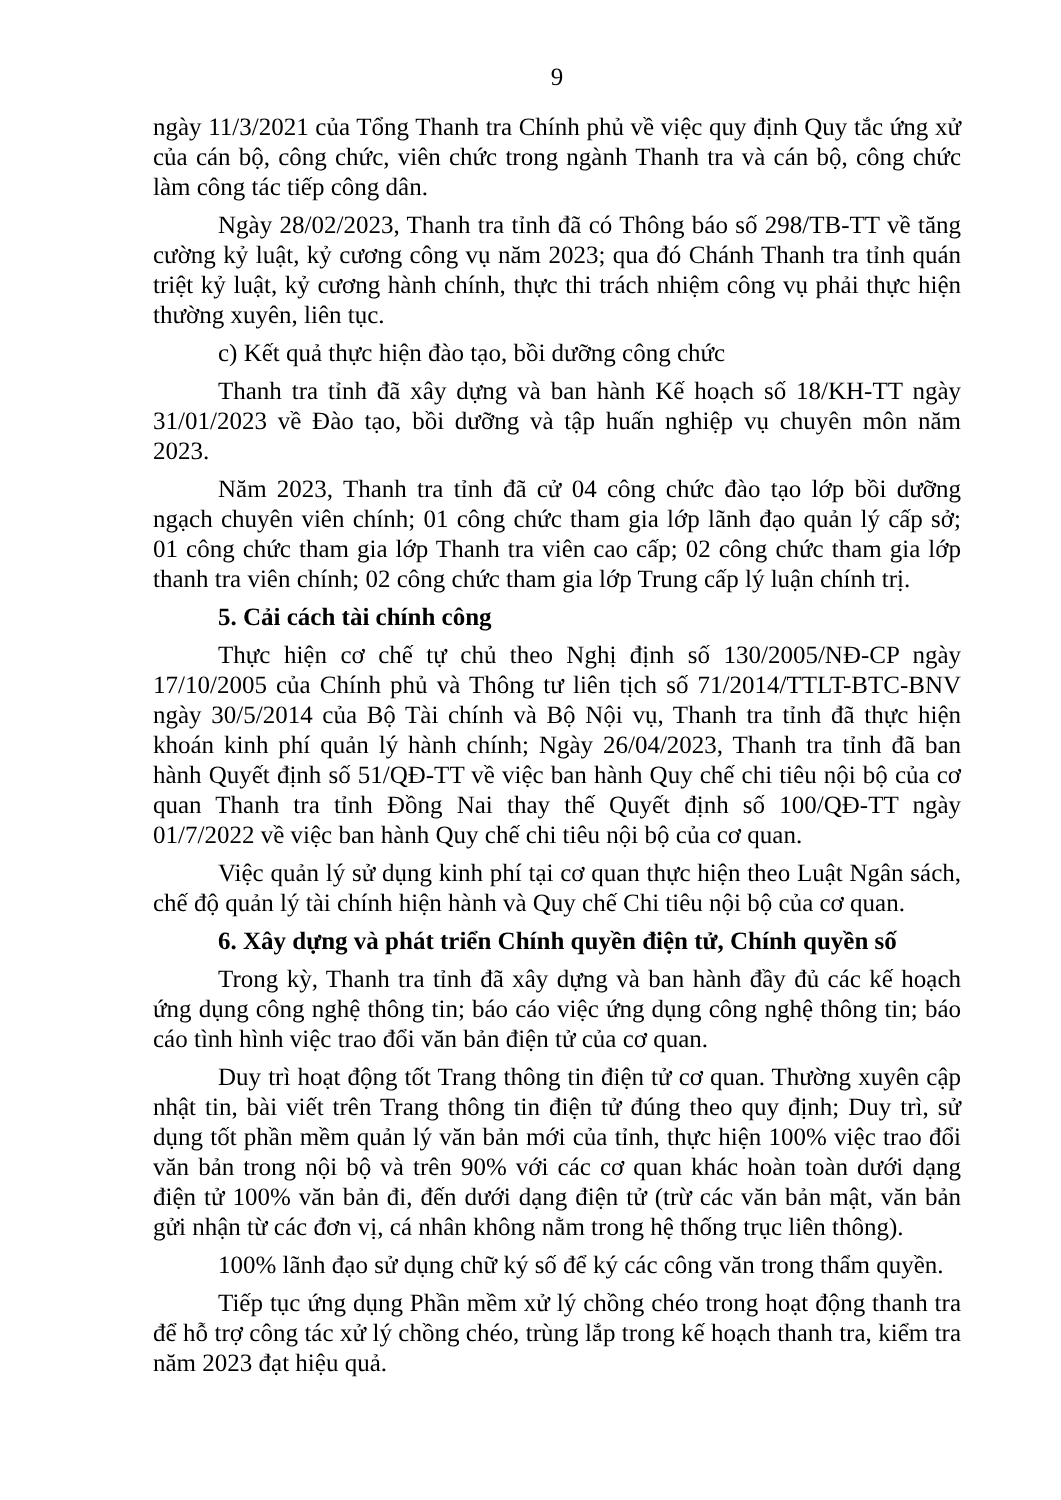9
ngày 11/3/2021 của Tổng Thanh tra Chính phủ về việc quy định Quy tắc ứng xử của cán bộ, công chức, viên chức trong ngành Thanh tra và cán bộ, công chức làm công tác tiếp công dân.
Ngày 28/02/2023, Thanh tra tỉnh đã có Thông báo số 298/TB-TT về tăng cường kỷ luật, kỷ cương công vụ năm 2023; qua đó Chánh Thanh tra tỉnh quán triệt kỷ luật, kỷ cương hành chính, thực thi trách nhiệm công vụ phải thực hiện thường xuyên, liên tục.
c) Kết quả thực hiện đào tạo, bồi dưỡng công chức
Thanh tra tỉnh đã xây dựng và ban hành Kế hoạch số 18/KH-TT ngày 31/01/2023 về Đào tạo, bồi dưỡng và tập huấn nghiệp vụ chuyên môn năm 2023.
Năm 2023, Thanh tra tỉnh đã cử 04 công chức đào tạo lớp bồi dưỡng ngạch chuyên viên chính; 01 công chức tham gia lớp lãnh đạo quản lý cấp sở; 01 công chức tham gia lớp Thanh tra viên cao cấp; 02 công chức tham gia lớp thanh tra viên chính; 02 công chức tham gia lớp Trung cấp lý luận chính trị.
5. Cải cách tài chính công
Thực hiện cơ chế tự chủ theo Nghị định số 130/2005/NĐ-CP ngày 17/10/2005 của Chính phủ và Thông tư liên tịch số 71/2014/TTLT-BTC-BNV ngày 30/5/2014 của Bộ Tài chính và Bộ Nội vụ, Thanh tra tỉnh đã thực hiện khoán kinh phí quản lý hành chính; Ngày 26/04/2023, Thanh tra tỉnh đã ban hành Quyết định số 51/QĐ-TT về việc ban hành Quy chế chi tiêu nội bộ của cơ quan Thanh tra tỉnh Đồng Nai thay thế Quyết định số 100/QĐ-TT ngày 01/7/2022 về việc ban hành Quy chế chi tiêu nội bộ của cơ quan.
Việc quản lý sử dụng kinh phí tại cơ quan thực hiện theo Luật Ngân sách, chế độ quản lý tài chính hiện hành và Quy chế Chi tiêu nội bộ của cơ quan.
6. Xây dựng và phát triển Chính quyền điện tử, Chính quyền số
Trong kỳ, Thanh tra tỉnh đã xây dựng và ban hành đầy đủ các kế hoạch ứng dụng công nghệ thông tin; báo cáo việc ứng dụng công nghệ thông tin; báo cáo tình hình việc trao đổi văn bản điện tử của cơ quan.
Duy trì hoạt động tốt Trang thông tin điện tử cơ quan. Thường xuyên cập nhật tin, bài viết trên Trang thông tin điện tử đúng theo quy định; Duy trì, sử dụng tốt phần mềm quản lý văn bản mới của tỉnh, thực hiện 100% việc trao đổi văn bản trong nội bộ và trên 90% với các cơ quan khác hoàn toàn dưới dạng điện tử 100% văn bản đi, đến dưới dạng điện tử (trừ các văn bản mật, văn bản gửi nhận từ các đơn vị, cá nhân không nằm trong hệ thống trục liên thông).
100% lãnh đạo sử dụng chữ ký số để ký các công văn trong thẩm quyền.
Tiếp tục ứng dụng Phần mềm xử lý chồng chéo trong hoạt động thanh tra để hỗ trợ công tác xử lý chồng chéo, trùng lắp trong kế hoạch thanh tra, kiểm tra năm 2023 đạt hiệu quả.